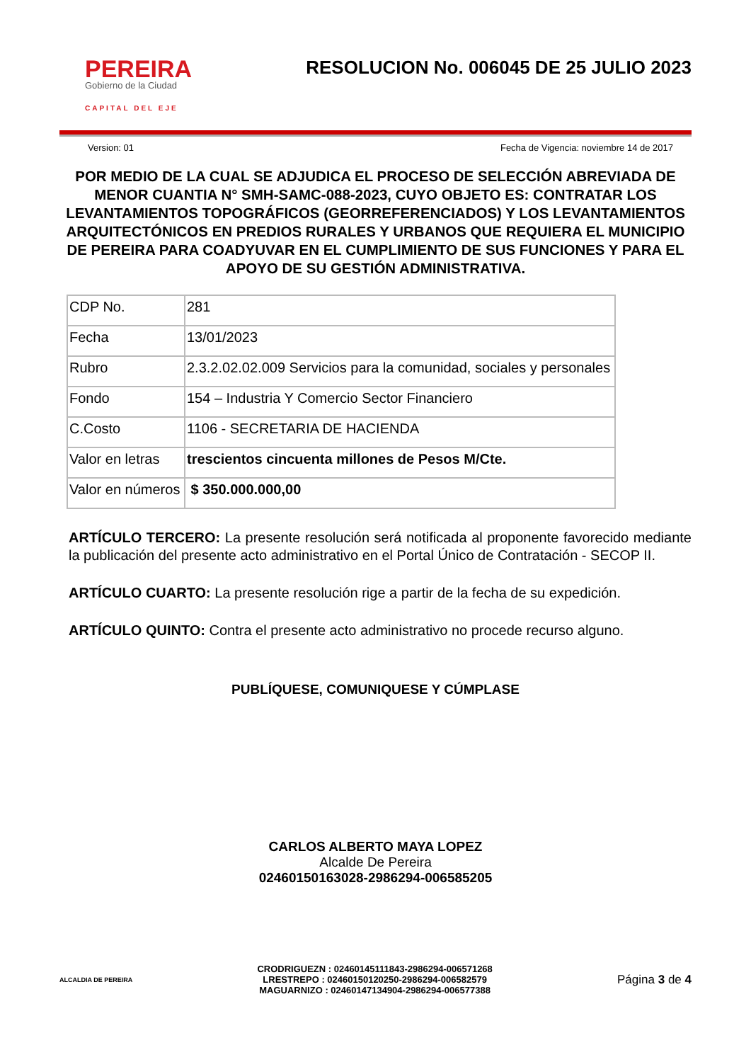PEREIRA
Gobierno de la Ciudad
CAPITAL DEL EJE
RESOLUCION No. 006045 DE 25 JULIO 2023
Version: 01 Fecha de Vigencia: noviembre 14 de 2017
POR MEDIO DE LA CUAL SE ADJUDICA EL PROCESO DE SELECCIÓN ABREVIADA DE MENOR CUANTIA N° SMH-SAMC-088-2023, CUYO OBJETO ES: CONTRATAR LOS LEVANTAMIENTOS TOPOGRÁFICOS (GEORREFERENCIADOS) Y LOS LEVANTAMIENTOS ARQUITECTÓNICOS EN PREDIOS RURALES Y URBANOS QUE REQUIERA EL MUNICIPIO DE PEREIRA PARA COADYUVAR EN EL CUMPLIMIENTO DE SUS FUNCIONES Y PARA EL APOYO DE SU GESTIÓN ADMINISTRATIVA.
| CDP No. | 281 |
| Fecha | 13/01/2023 |
| Rubro | 2.3.2.02.02.009 Servicios para la comunidad, sociales y personales |
| Fondo | 154 – Industria Y Comercio Sector Financiero |
| C.Costo | 1106 - SECRETARIA DE HACIENDA |
| Valor en letras | trescientos cincuenta millones de Pesos M/Cte. |
| Valor en números | $ 350.000.000,00 |
ARTÍCULO TERCERO: La presente resolución será notificada al proponente favorecido mediante la publicación del presente acto administrativo en el Portal Único de Contratación - SECOP II.
ARTÍCULO CUARTO: La presente resolución rige a partir de la fecha de su expedición.
ARTÍCULO QUINTO: Contra el presente acto administrativo no procede recurso alguno.
PUBLÍQUESE, COMUNIQUESE Y CÚMPLASE
CARLOS ALBERTO MAYA LOPEZ
Alcalde De Pereira
02460150163028-2986294-006585205
ALCALDIA DE PEREIRA
CRODRIGUEZN : 02460145111843-2986294-006571268
LRESTREPO : 02460150120250-2986294-006582579
MAGUARNIZO : 02460147134904-2986294-006577388
Página 3 de 4